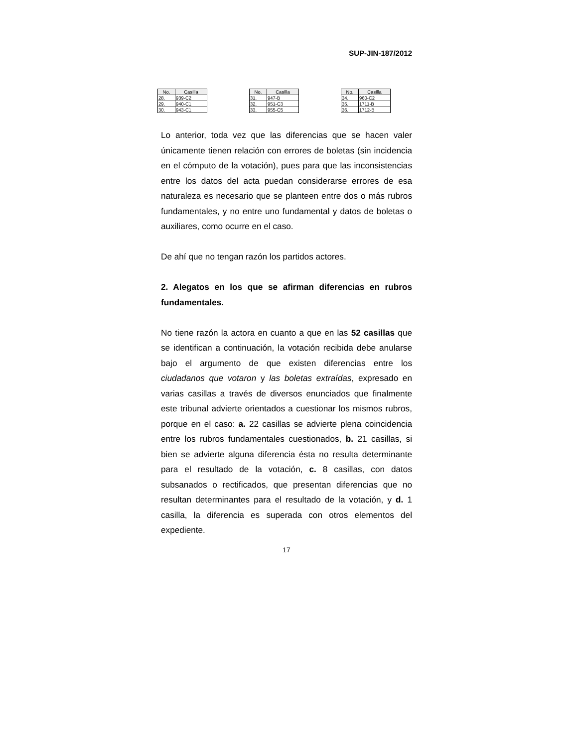SUP-JIN-187/2012
| No. | Casilla |
| --- | --- |
| 28. | 939-C2 |
| 29. | 940-C1 |
| 30. | 943-C1 |
| No. | Casilla |
| --- | --- |
| 31. | 947-B |
| 32. | 951-C3 |
| 33. | 955-C5 |
| No. | Casilla |
| --- | --- |
| 34. | 960-C2 |
| 35. | 1711-B |
| 36. | 1712-B |
Lo anterior, toda vez que las diferencias que se hacen valer únicamente tienen relación con errores de boletas (sin incidencia en el cómputo de la votación), pues para que las inconsistencias entre los datos del acta puedan considerarse errores de esa naturaleza es necesario que se planteen entre dos o más rubros fundamentales, y no entre uno fundamental y datos de boletas o auxiliares, como ocurre en el caso.
De ahí que no tengan razón los partidos actores.
2. Alegatos en los que se afirman diferencias en rubros fundamentales.
No tiene razón la actora en cuanto a que en las 52 casillas que se identifican a continuación, la votación recibida debe anularse bajo el argumento de que existen diferencias entre los ciudadanos que votaron y las boletas extraídas, expresado en varias casillas a través de diversos enunciados que finalmente este tribunal advierte orientados a cuestionar los mismos rubros, porque en el caso: a. 22 casillas se advierte plena coincidencia entre los rubros fundamentales cuestionados, b. 21 casillas, si bien se advierte alguna diferencia ésta no resulta determinante para el resultado de la votación, c. 8 casillas, con datos subsanados o rectificados, que presentan diferencias que no resultan determinantes para el resultado de la votación, y d. 1 casilla, la diferencia es superada con otros elementos del expediente.
17